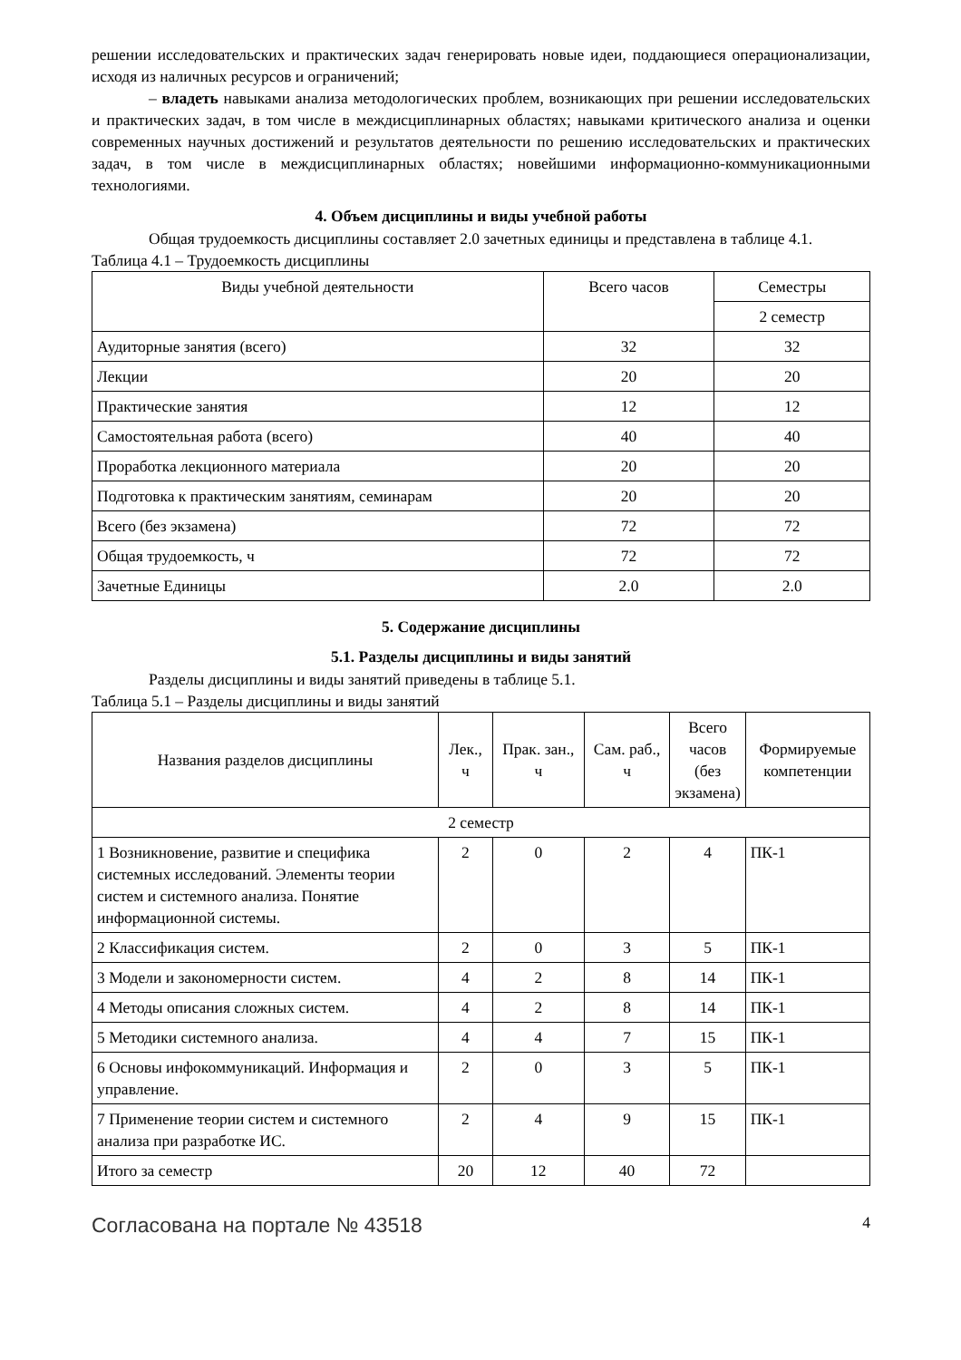решении исследовательских и практических задач генерировать новые идеи, поддающиеся операционализации, исходя из наличных ресурсов и ограничений;
– владеть навыками анализа методологических проблем, возникающих при решении исследовательских и практических задач, в том числе в междисциплинарных областях; навыками критического анализа и оценки современных научных достижений и результатов деятельности по решению исследовательских и практических задач, в том числе в междисциплинарных областях; новейшими информационно-коммуникационными технологиями.
4. Объем дисциплины и виды учебной работы
Общая трудоемкость дисциплины составляет 2.0 зачетных единицы и представлена в таблице 4.1.
Таблица 4.1 – Трудоемкость дисциплины
| Виды учебной деятельности | Всего часов | Семестры |
| --- | --- | --- |
| | | 2 семестр |
| Аудиторные занятия (всего) | 32 | 32 |
| Лекции | 20 | 20 |
| Практические занятия | 12 | 12 |
| Самостоятельная работа (всего) | 40 | 40 |
| Проработка лекционного материала | 20 | 20 |
| Подготовка к практическим занятиям, семинарам | 20 | 20 |
| Всего (без экзамена) | 72 | 72 |
| Общая трудоемкость, ч | 72 | 72 |
| Зачетные Единицы | 2.0 | 2.0 |
5. Содержание дисциплины
5.1. Разделы дисциплины и виды занятий
Разделы дисциплины и виды занятий приведены в таблице 5.1.
Таблица 5.1 – Разделы дисциплины и виды занятий
| Названия разделов дисциплины | Лек., ч | Прак. зан., ч | Сам. раб., ч | Всего часов (без экзамена) | Формируемые компетенции |
| --- | --- | --- | --- | --- | --- |
| 2 семестр | | | | | |
| 1 Возникновение, развитие и специфика системных исследований. Элементы теории систем и системного анализа. Понятие информационной системы. | 2 | 0 | 2 | 4 | ПК-1 |
| 2 Классификация систем. | 2 | 0 | 3 | 5 | ПК-1 |
| 3 Модели и закономерности систем. | 4 | 2 | 8 | 14 | ПК-1 |
| 4 Методы описания сложных систем. | 4 | 2 | 8 | 14 | ПК-1 |
| 5 Методики системного анализа. | 4 | 4 | 7 | 15 | ПК-1 |
| 6 Основы инфокоммуникаций. Информация и управление. | 2 | 0 | 3 | 5 | ПК-1 |
| 7 Применение теории систем и системного анализа при разработке ИС. | 2 | 4 | 9 | 15 | ПК-1 |
| Итого за семестр | 20 | 12 | 40 | 72 | |
Согласована на портале № 43518 4